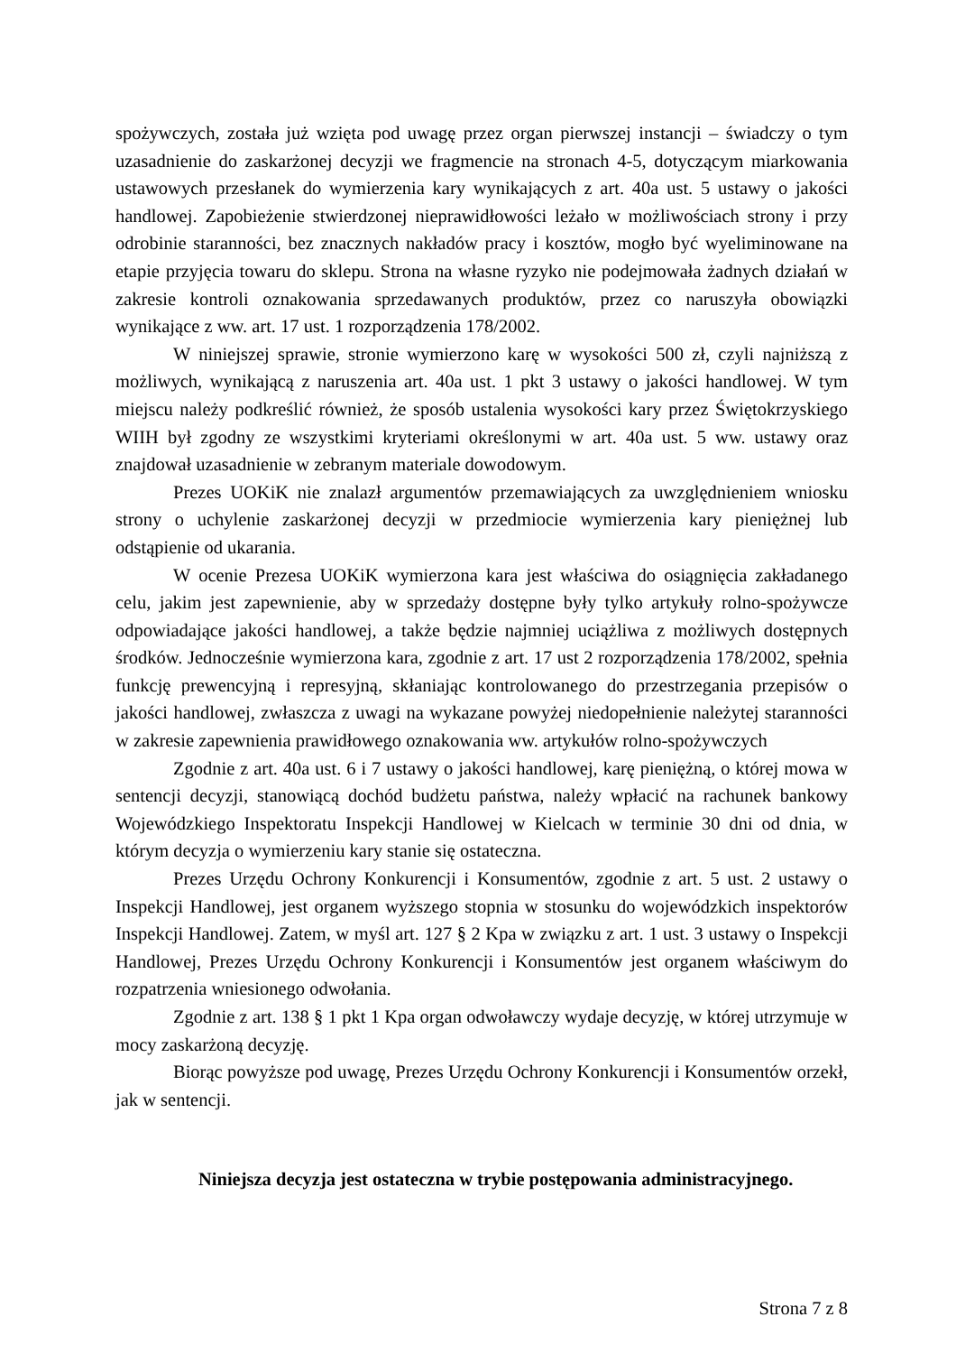spożywczych, została już wzięta pod uwagę przez organ pierwszej instancji – świadczy o tym uzasadnienie do zaskarżonej decyzji we fragmencie na stronach 4-5, dotyczącym miarkowania ustawowych przesłanek do wymierzenia kary wynikających z art. 40a ust. 5 ustawy o jakości handlowej. Zapobieżenie stwierdzonej nieprawidłowości leżało w możliwościach strony i przy odrobinie staranności, bez znacznych nakładów pracy i kosztów, mogło być wyeliminowane na etapie przyjęcia towaru do sklepu. Strona na własne ryzyko nie podejmowała żadnych działań w zakresie kontroli oznakowania sprzedawanych produktów, przez co naruszyła obowiązki wynikające z ww. art. 17 ust. 1 rozporządzenia 178/2002.
W niniejszej sprawie, stronie wymierzono karę w wysokości 500 zł, czyli najniższą z możliwych, wynikającą z naruszenia art. 40a ust. 1 pkt 3 ustawy o jakości handlowej. W tym miejscu należy podkreślić również, że sposób ustalenia wysokości kary przez Świętokrzyskiego WIIH był zgodny ze wszystkimi kryteriami określonymi w art. 40a ust. 5 ww. ustawy oraz znajdował uzasadnienie w zebranym materiale dowodowym.
Prezes UOKiK nie znalazł argumentów przemawiających za uwzględnieniem wniosku strony o uchylenie zaskarżonej decyzji w przedmiocie wymierzenia kary pieniężnej lub odstąpienie od ukarania.
W ocenie Prezesa UOKiK wymierzona kara jest właściwa do osiągnięcia zakładanego celu, jakim jest zapewnienie, aby w sprzedaży dostępne były tylko artykuły rolno-spożywcze odpowiadające jakości handlowej, a także będzie najmniej uciążliwa z możliwych dostępnych środków. Jednocześnie wymierzona kara, zgodnie z art. 17 ust 2 rozporządzenia 178/2002, spełnia funkcję prewencyjną i represyjną, skłaniając kontrolowanego do przestrzegania przepisów o jakości handlowej, zwłaszcza z uwagi na wykazane powyżej niedopełnienie należytej staranności w zakresie zapewnienia prawidłowego oznakowania ww. artykułów rolno-spożywczych
Zgodnie z art. 40a ust. 6 i 7 ustawy o jakości handlowej, karę pieniężną, o której mowa w sentencji decyzji, stanowiącą dochód budżetu państwa, należy wpłacić na rachunek bankowy Wojewódzkiego Inspektoratu Inspekcji Handlowej w Kielcach w terminie 30 dni od dnia, w którym decyzja o wymierzeniu kary stanie się ostateczna.
Prezes Urzędu Ochrony Konkurencji i Konsumentów, zgodnie z art. 5 ust. 2 ustawy o Inspekcji Handlowej, jest organem wyższego stopnia w stosunku do wojewódzkich inspektorów Inspekcji Handlowej. Zatem, w myśl art. 127 § 2 Kpa w związku z art. 1 ust. 3 ustawy o Inspekcji Handlowej, Prezes Urzędu Ochrony Konkurencji i Konsumentów jest organem właściwym do rozpatrzenia wniesionego odwołania.
Zgodnie z art. 138 § 1 pkt 1 Kpa organ odwoławczy wydaje decyzję, w której utrzymuje w mocy zaskarżoną decyzję.
Biorąc powyższe pod uwagę, Prezes Urzędu Ochrony Konkurencji i Konsumentów orzekł, jak w sentencji.
Niniejsza decyzja jest ostateczna w trybie postępowania administracyjnego.
Strona 7 z 8